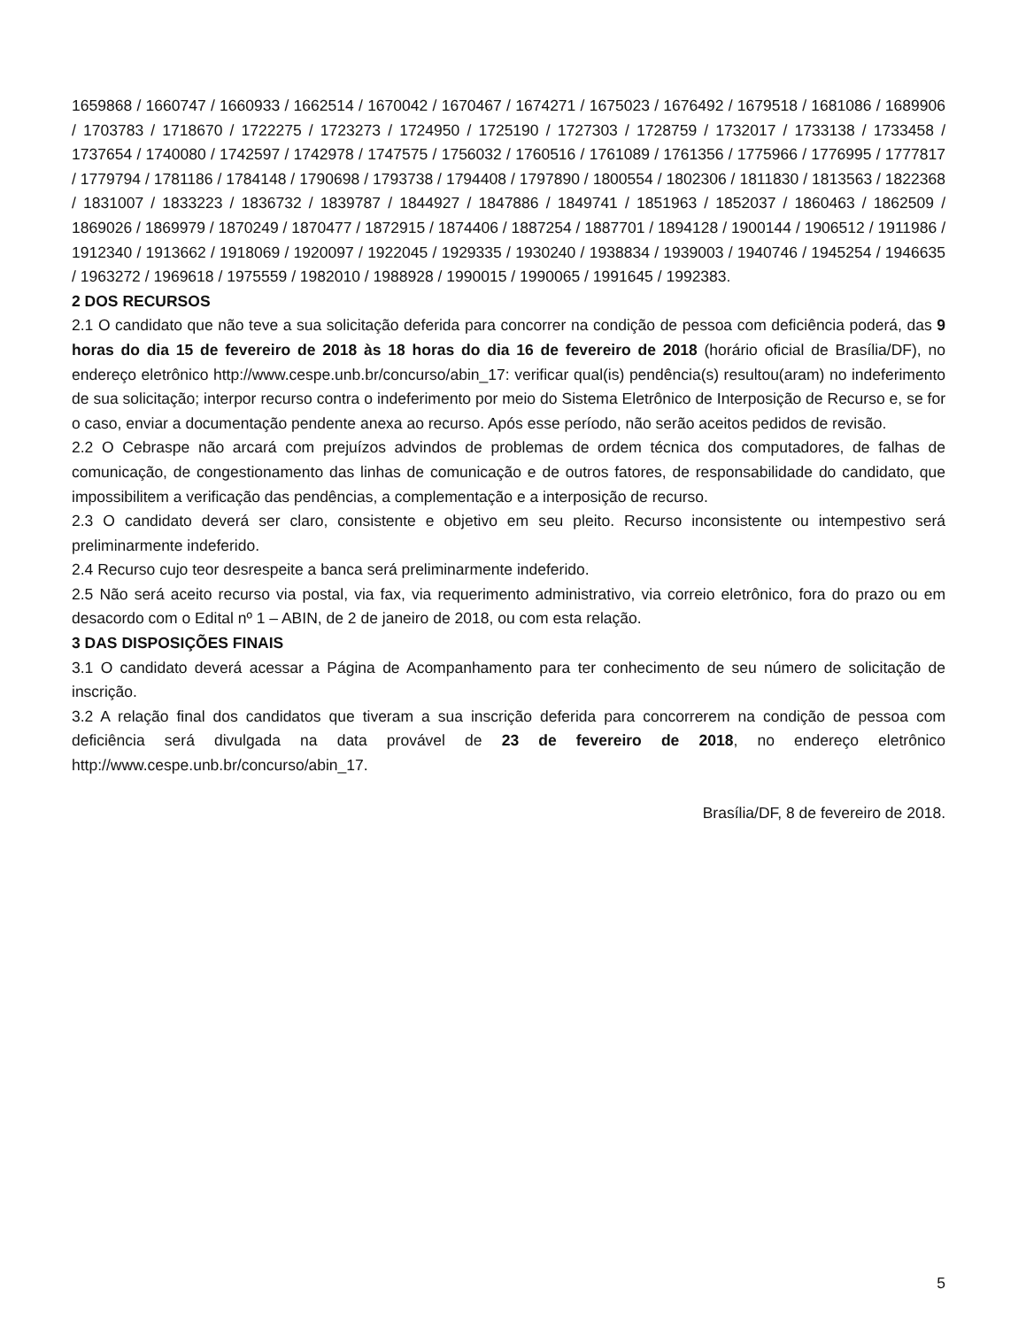1659868 / 1660747 / 1660933 / 1662514 / 1670042 / 1670467 / 1674271 / 1675023 / 1676492 / 1679518 / 1681086 / 1689906 / 1703783 / 1718670 / 1722275 / 1723273 / 1724950 / 1725190 / 1727303 / 1728759 / 1732017 / 1733138 / 1733458 / 1737654 / 1740080 / 1742597 / 1742978 / 1747575 / 1756032 / 1760516 / 1761089 / 1761356 / 1775966 / 1776995 / 1777817 / 1779794 / 1781186 / 1784148 / 1790698 / 1793738 / 1794408 / 1797890 / 1800554 / 1802306 / 1811830 / 1813563 / 1822368 / 1831007 / 1833223 / 1836732 / 1839787 / 1844927 / 1847886 / 1849741 / 1851963 / 1852037 / 1860463 / 1862509 / 1869026 / 1869979 / 1870249 / 1870477 / 1872915 / 1874406 / 1887254 / 1887701 / 1894128 / 1900144 / 1906512 / 1911986 / 1912340 / 1913662 / 1918069 / 1920097 / 1922045 / 1929335 / 1930240 / 1938834 / 1939003 / 1940746 / 1945254 / 1946635 / 1963272 / 1969618 / 1975559 / 1982010 / 1988928 / 1990015 / 1990065 / 1991645 / 1992383.
2 DOS RECURSOS
2.1 O candidato que não teve a sua solicitação deferida para concorrer na condição de pessoa com deficiência poderá, das 9 horas do dia 15 de fevereiro de 2018 às 18 horas do dia 16 de fevereiro de 2018 (horário oficial de Brasília/DF), no endereço eletrônico http://www.cespe.unb.br/concurso/abin_17: verificar qual(is) pendência(s) resultou(aram) no indeferimento de sua solicitação; interpor recurso contra o indeferimento por meio do Sistema Eletrônico de Interposição de Recurso e, se for o caso, enviar a documentação pendente anexa ao recurso. Após esse período, não serão aceitos pedidos de revisão.
2.2 O Cebraspe não arcará com prejuízos advindos de problemas de ordem técnica dos computadores, de falhas de comunicação, de congestionamento das linhas de comunicação e de outros fatores, de responsabilidade do candidato, que impossibilitem a verificação das pendências, a complementação e a interposição de recurso.
2.3 O candidato deverá ser claro, consistente e objetivo em seu pleito. Recurso inconsistente ou intempestivo será preliminarmente indeferido.
2.4 Recurso cujo teor desrespeite a banca será preliminarmente indeferido.
2.5 Não será aceito recurso via postal, via fax, via requerimento administrativo, via correio eletrônico, fora do prazo ou em desacordo com o Edital nº 1 – ABIN, de 2 de janeiro de 2018, ou com esta relação.
3 DAS DISPOSIÇÕES FINAIS
3.1 O candidato deverá acessar a Página de Acompanhamento para ter conhecimento de seu número de solicitação de inscrição.
3.2 A relação final dos candidatos que tiveram a sua inscrição deferida para concorrerem na condição de pessoa com deficiência será divulgada na data provável de 23 de fevereiro de 2018, no endereço eletrônico http://www.cespe.unb.br/concurso/abin_17.
Brasília/DF, 8 de fevereiro de 2018.
5